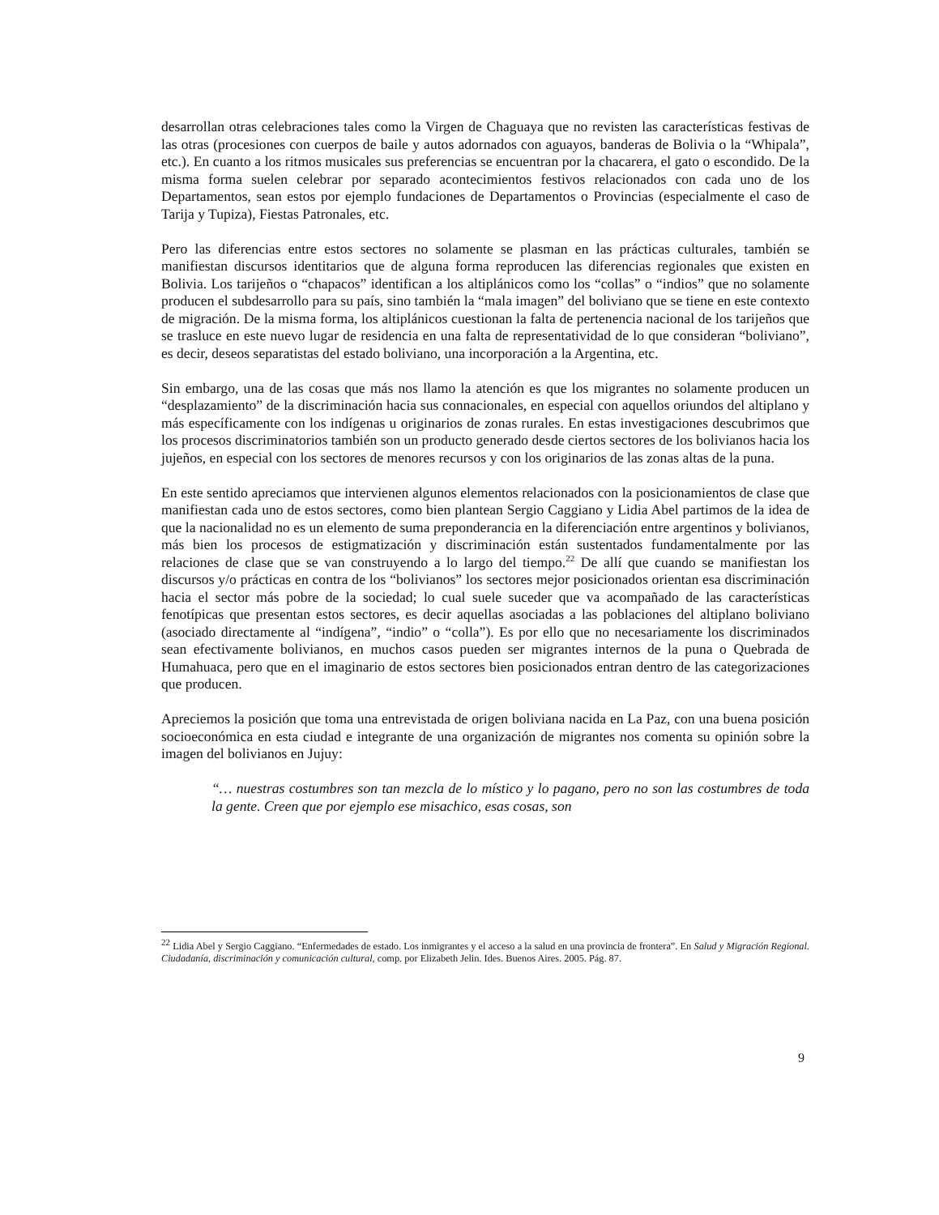desarrollan otras celebraciones tales como la Virgen de Chaguaya que no revisten las características festivas de las otras (procesiones con cuerpos de baile y autos adornados con aguayos, banderas de Bolivia o la “Whipala”, etc.). En cuanto a los ritmos musicales sus preferencias se encuentran por la chacarera, el gato o escondido. De la misma forma suelen celebrar por separado acontecimientos festivos relacionados con cada uno de los Departamentos, sean estos por ejemplo fundaciones de Departamentos o Provincias (especialmente el caso de Tarija y Tupiza), Fiestas Patronales, etc.
Pero las diferencias entre estos sectores no solamente se plasman en las prácticas culturales, también se manifiestan discursos identitarios que de alguna forma reproducen las diferencias regionales que existen en Bolivia. Los tarijeños o “chapacos” identifican a los altiplánicos como los “collas” o “indios” que no solamente producen el subdesarrollo para su país, sino también la “mala imagen” del boliviano que se tiene en este contexto de migración. De la misma forma, los altiplánicos cuestionan la falta de pertenencia nacional de los tarijeños que se trasluce en este nuevo lugar de residencia en una falta de representatividad de lo que consideran “boliviano”, es decir, deseos separatistas del estado boliviano, una incorporación a la Argentina, etc.
Sin embargo, una de las cosas que más nos llamo la atención es que los migrantes no solamente producen un “desplazamiento” de la discriminación hacia sus connacionales, en especial con aquellos oriundos del altiplano y más específicamente con los indígenas u originarios de zonas rurales. En estas investigaciones descubrimos que los procesos discriminatorios también son un producto generado desde ciertos sectores de los bolivianos hacia los jujeños, en especial con los sectores de menores recursos y con los originarios de las zonas altas de la puna.
En este sentido apreciamos que intervienen algunos elementos relacionados con la posicionamientos de clase que manifiestan cada uno de estos sectores, como bien plantean Sergio Caggiano y Lidia Abel partimos de la idea de que la nacionalidad no es un elemento de suma preponderancia en la diferenciación entre argentinos y bolivianos, más bien los procesos de estigmatización y discriminación están sustentados fundamentalmente por las relaciones de clase que se van construyendo a lo largo del tiempo.<sup>22</sup> De allí que cuando se manifiestan los discursos y/o prácticas en contra de los “bolivianos” los sectores mejor posicionados orientan esa discriminación hacia el sector más pobre de la sociedad; lo cual suele suceder que va acompañado de las características fenotípicas que presentan estos sectores, es decir aquellas asociadas a las poblaciones del altiplano boliviano (asociado directamente al “indígena”, “indio” o “colla”). Es por ello que no necesariamente los discriminados sean efectivamente bolivianos, en muchos casos pueden ser migrantes internos de la puna o Quebrada de Humahuaca, pero que en el imaginario de estos sectores bien posicionados entran dentro de las categorizaciones que producen.
Apreciemos la posición que toma una entrevistada de origen boliviana nacida en La Paz, con una buena posición socioeconómica en esta ciudad e integrante de una organización de migrantes nos comenta su opinión sobre la imagen del bolivianos en Jujuy:
“… nuestras costumbres son tan mezcla de lo místico y lo pagano, pero no son las costumbres de toda la gente. Creen que por ejemplo ese misachico, esas cosas, son
<sup>22</sup> Lidia Abel y Sergio Caggiano. “Enfermedades de estado. Los inmigrantes y el acceso a la salud en una provincia de frontera”. En Salud y Migración Regional. Ciudadanía, discriminación y comunicación cultural, comp. por Elizabeth Jelin. Ides. Buenos Aires. 2005. Pág. 87.
9